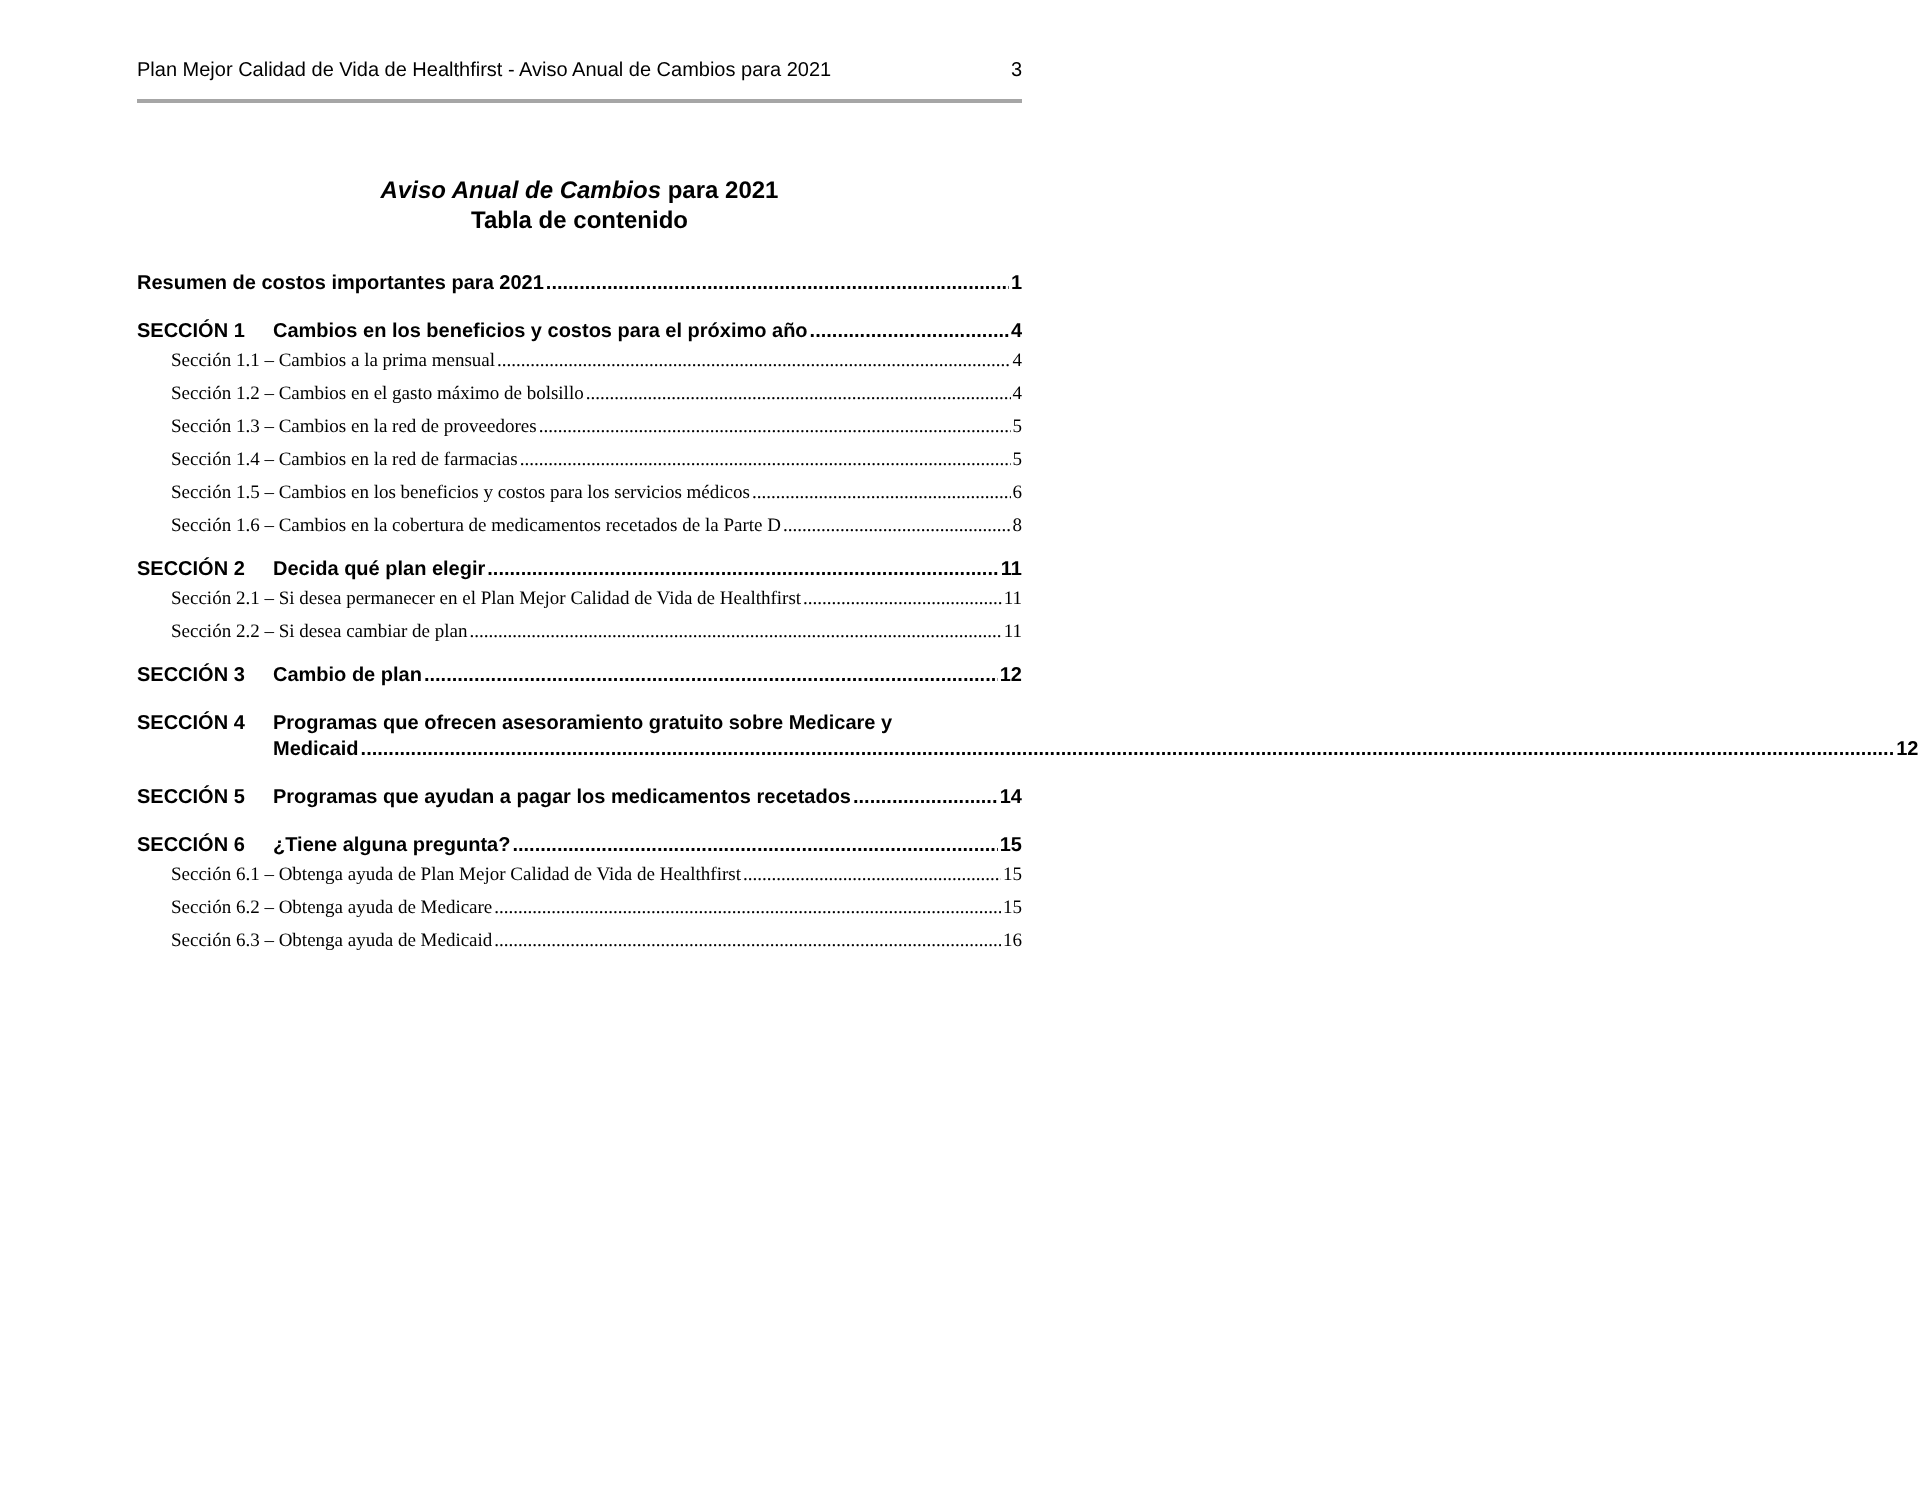Plan Mejor Calidad de Vida de Healthfirst - Aviso Anual de Cambios para 2021 3
Aviso Anual de Cambios para 2021
Tabla de contenido
Resumen de costos importantes para 2021 1
SECCIÓN 1 Cambios en los beneficios y costos para el próximo año 4
Sección 1.1 – Cambios a la prima mensual 4
Sección 1.2 – Cambios en el gasto máximo de bolsillo 4
Sección 1.3 – Cambios en la red de proveedores 5
Sección 1.4 – Cambios en la red de farmacias 5
Sección 1.5 – Cambios en los beneficios y costos para los servicios médicos 6
Sección 1.6 – Cambios en la cobertura de medicamentos recetados de la Parte D 8
SECCIÓN 2 Decida qué plan elegir 11
Sección 2.1 – Si desea permanecer en el Plan Mejor Calidad de Vida de Healthfirst 11
Sección 2.2 – Si desea cambiar de plan 11
SECCIÓN 3 Cambio de plan 12
SECCIÓN 4 Programas que ofrecen asesoramiento gratuito sobre Medicare y
Medicaid 12
SECCIÓN 5 Programas que ayudan a pagar los medicamentos recetados 14
SECCIÓN 6 ¿Tiene alguna pregunta? 15
Sección 6.1 – Obtenga ayuda de Plan Mejor Calidad de Vida de Healthfirst 15
Sección 6.2 – Obtenga ayuda de Medicare 15
Sección 6.3 – Obtenga ayuda de Medicaid 16